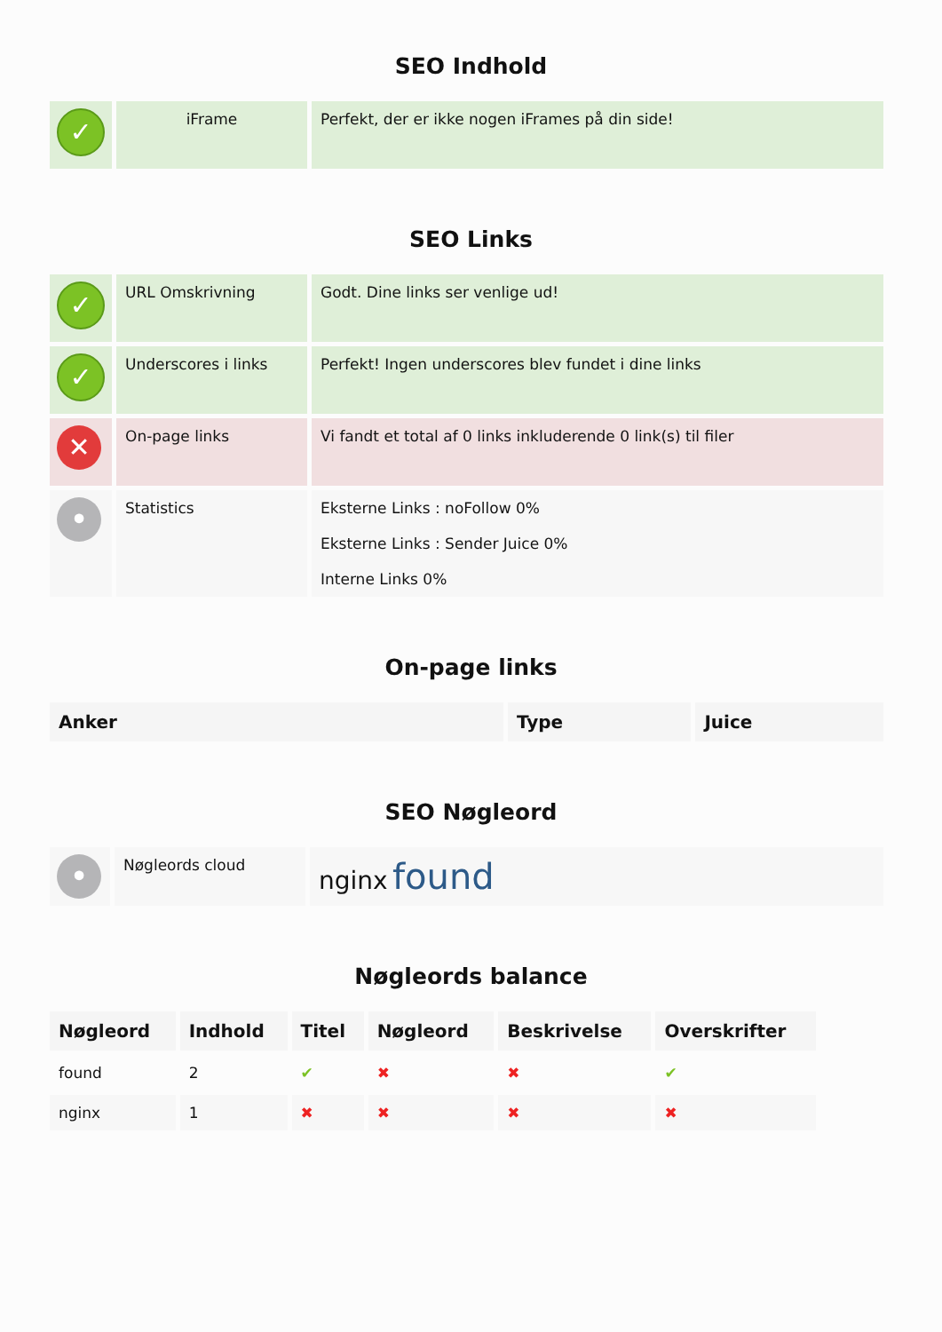SEO Indhold
| ✓ | iFrame | Perfekt, der er ikke nogen iFrames på din side! |
SEO Links
| ✓ | URL Omskrivning | Godt. Dine links ser venlige ud! |
| ✓ | Underscores i links | Perfekt! Ingen underscores blev fundet i dine links |
| ✕ | On-page links | Vi fandt et total af 0 links inkluderende 0 link(s) til filer |
| • | Statistics | Eksterne Links : noFollow 0% Eksterne Links : Sender Juice 0% Interne Links 0% |
On-page links
| Anker | Type | Juice |
| --- | --- | --- |
SEO Nøgleord
| • | Nøgleords cloud | nginx found |
Nøgleords balance
| Nøgleord | Indhold | Titel | Nøgleord | Beskrivelse | Overskrifter |
| --- | --- | --- | --- | --- | --- |
| found | 2 | ✔ | ✖ | ✖ | ✔ |
| nginx | 1 | ✖ | ✖ | ✖ | ✖ |